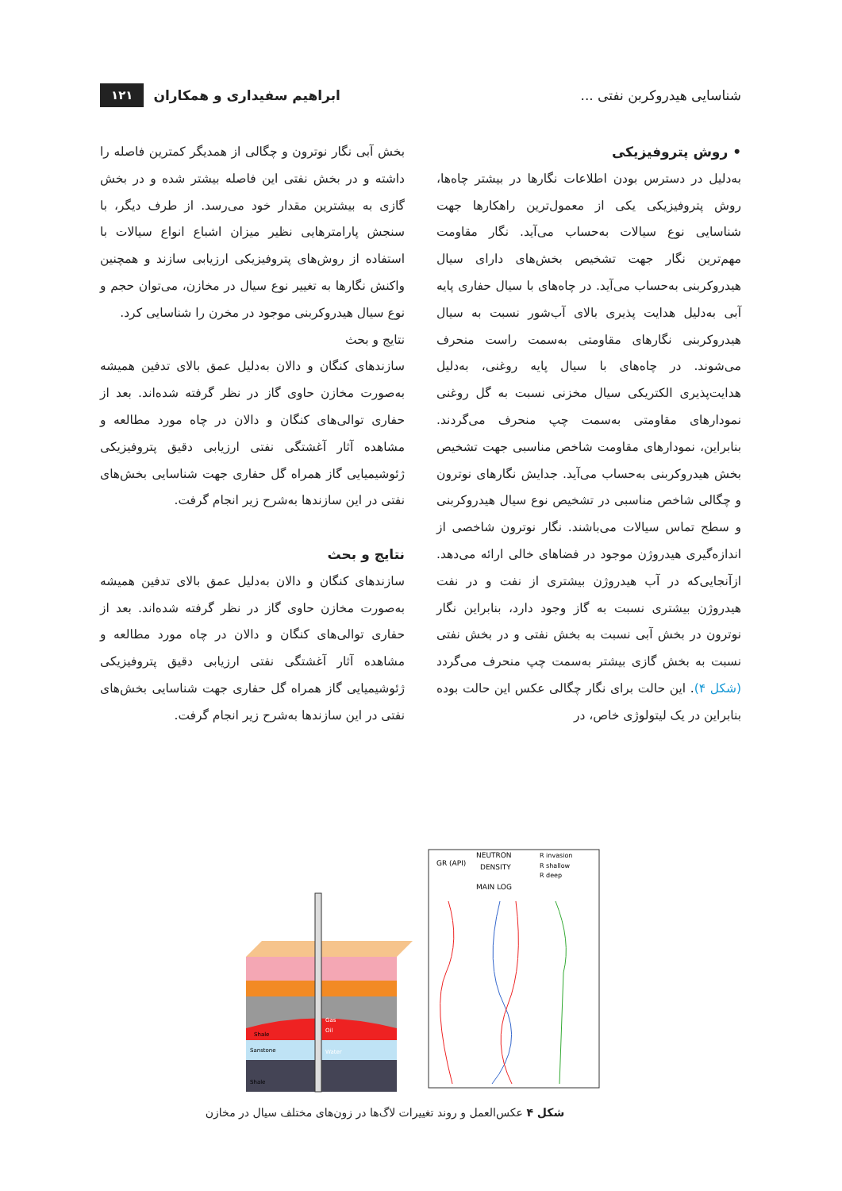شناسایی هیدروکربن نفتی ... ابراهیم سفیداری و همکاران ۱۲۱
• روش پتروفیزیکی
به‌دلیل در دسترس بودن اطلاعات نگارها در بیشتر چاه‌ها، روش پتروفیزیکی یکی از معمول‌ترین راهکارها جهت شناسایی نوع سیالات به‌حساب می‌آید. نگار مقاومت مهم‌ترین نگار جهت تشخیص بخش‌های دارای سیال هیدروکربنی به‌حساب می‌آید. در چاه‌های با سیال حفاری پایه آبی به‌دلیل هدایت پذیری بالای آب‌شور نسبت به سیال هیدروکربنی نگارهای مقاومتی به‌سمت راست منحرف می‌شوند. در چاه‌های با سیال پایه روغنی، به‌دلیل هدایت‌پذیری الکتریکی سیال مخزنی نسبت به گل روغنی نمودارهای مقاومتی به‌سمت چپ منحرف می‌گردند. بنابراین، نمودارهای مقاومت شاخص مناسبی جهت تشخیص بخش هیدروکربنی به‌حساب می‌آید. جدایش نگارهای نوترون و چگالی شاخص مناسبی در تشخیص نوع سیال هیدروکربنی و سطح تماس سیالات می‌باشند. نگار نوترون شاخصی از اندازه‌گیری هیدروژن موجود در فضاهای خالی ارائه می‌دهد. ازآنجایی‌که در آب هیدروژن بیشتری از نفت و در نفت هیدروژن بیشتری نسبت به گاز وجود دارد، بنابراین نگار نوترون در بخش آبی نسبت به بخش نفتی و در بخش نفتی نسبت به بخش گازی بیشتر به‌سمت چپ منحرف می‌گردد (شکل ۴). این حالت برای نگار چگالی عکس این حالت بوده بنابراین در یک لیتولوژی خاص، در
بخش آبی نگار نوترون و چگالی از همدیگر کمترین فاصله را داشته و در بخش نفتی این فاصله بیشتر شده و در بخش گازی به بیشترین مقدار خود می‌رسد. از طرف دیگر، با سنجش پارامترهایی نظیر میزان اشباع انواع سیالات با استفاده از روش‌های پتروفیزیکی ارزیابی سازند و همچنین واکنش نگارها به تغییر نوع سیال در مخازن، می‌توان حجم و نوع سیال هیدروکربنی موجود در مخرن را شناسایی کرد.
نتایج و بحث
سازندهای کنگان و دالان به‌دلیل عمق بالای تدفین همیشه به‌صورت مخازن حاوی گاز در نظر گرفته شده‌اند. بعد از حفاری توالی‌های کنگان و دالان در چاه مورد مطالعه و مشاهده آثار آغشتگی نفتی ارزیابی دقیق پتروفیزیکی ژئوشیمیایی گاز همراه گل حفاری جهت شناسایی بخش‌های نفتی در این سازندها به‌شرح زیر انجام گرفت.
نتایج و بحث
سازندهای کنگان و دالان به‌دلیل عمق بالای تدفین همیشه به‌صورت مخازن حاوی گاز در نظر گرفته شده‌اند. بعد از حفاری توالی‌های کنگان و دالان در چاه مورد مطالعه و مشاهده آثار آغشتگی نفتی ارزیابی دقیق پتروفیزیکی ژئوشیمیایی گاز همراه گل حفاری جهت شناسایی بخش‌های نفتی در این سازندها به‌شرح زیر انجام گرفت.
Shale
Sanstone
Shale
Gas
Oil
Water
GR (API)
NEUTRON
DENSITY
R invasion
R shallow
R deep
MAIN LOG
شکل ۴ عکس‌العمل و روند تغییرات لاگ‌ها در زون‌های مختلف سیال در مخازن